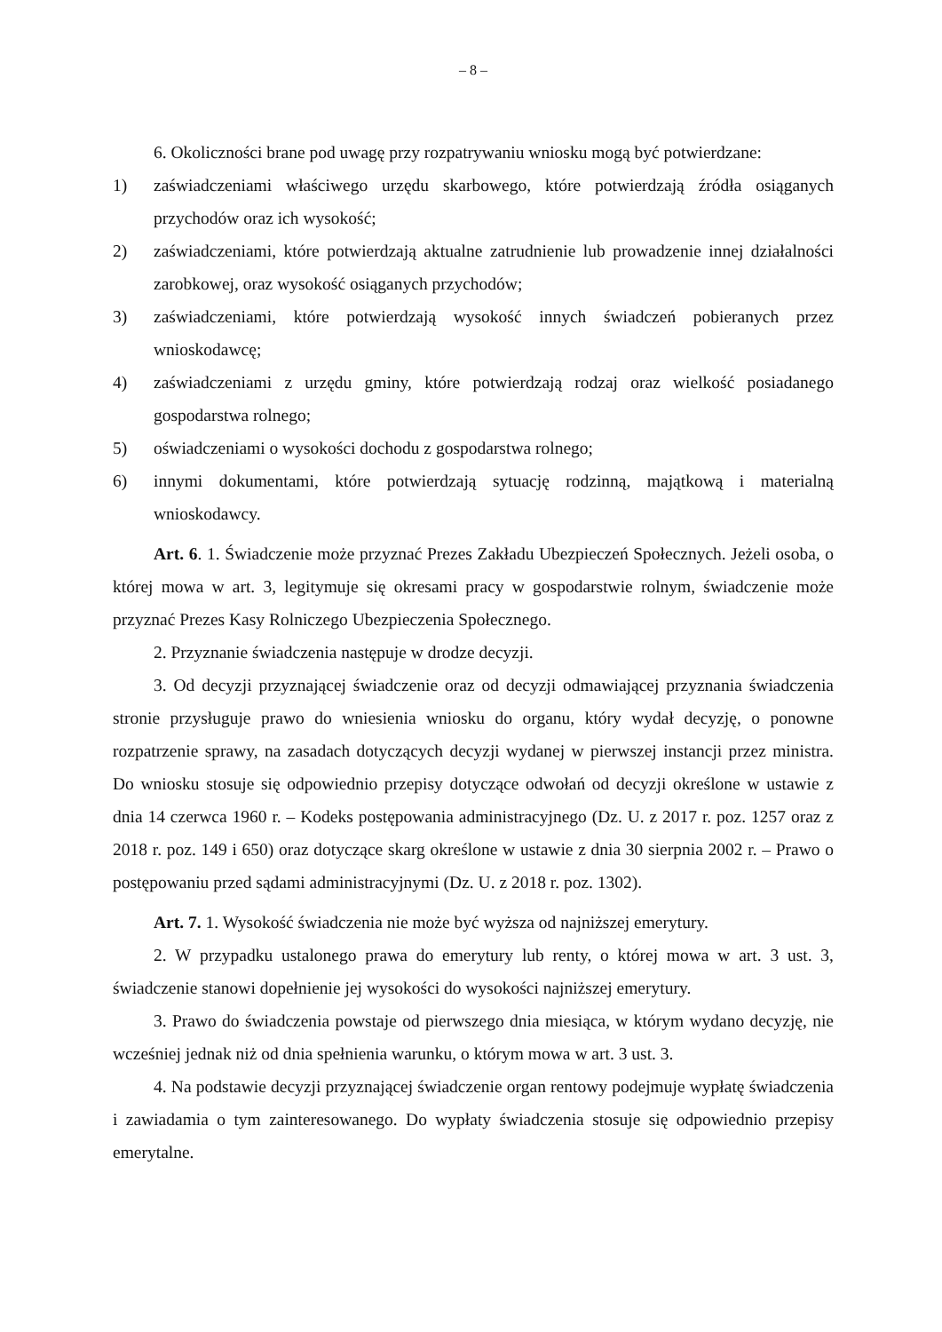– 8 –
6. Okoliczności brane pod uwagę przy rozpatrywaniu wniosku mogą być potwierdzane:
1) zaświadczeniami właściwego urzędu skarbowego, które potwierdzają źródła osiąganych przychodów oraz ich wysokość;
2) zaświadczeniami, które potwierdzają aktualne zatrudnienie lub prowadzenie innej działalności zarobkowej, oraz wysokość osiąganych przychodów;
3) zaświadczeniami, które potwierdzają wysokość innych świadczeń pobieranych przez wnioskodawcę;
4) zaświadczeniami z urzędu gminy, które potwierdzają rodzaj oraz wielkość posiadanego gospodarstwa rolnego;
5) oświadczeniami o wysokości dochodu z gospodarstwa rolnego;
6) innymi dokumentami, które potwierdzają sytuację rodzinną, majątkową i materialną wnioskodawcy.
Art. 6. 1. Świadczenie może przyznać Prezes Zakładu Ubezpieczeń Społecznych. Jeżeli osoba, o której mowa w art. 3, legitymuje się okresami pracy w gospodarstwie rolnym, świadczenie może przyznać Prezes Kasy Rolniczego Ubezpieczenia Społecznego.
2. Przyznanie świadczenia następuje w drodze decyzji.
3. Od decyzji przyznającej świadczenie oraz od decyzji odmawiającej przyznania świadczenia stronie przysługuje prawo do wniesienia wniosku do organu, który wydał decyzję, o ponowne rozpatrzenie sprawy, na zasadach dotyczących decyzji wydanej w pierwszej instancji przez ministra. Do wniosku stosuje się odpowiednio przepisy dotyczące odwołań od decyzji określone w ustawie z dnia 14 czerwca 1960 r. – Kodeks postępowania administracyjnego (Dz. U. z 2017 r. poz. 1257 oraz z 2018 r. poz. 149 i 650) oraz dotyczące skarg określone w ustawie z dnia 30 sierpnia 2002 r. – Prawo o postępowaniu przed sądami administracyjnymi (Dz. U. z 2018 r. poz. 1302).
Art. 7. 1. Wysokość świadczenia nie może być wyższa od najniższej emerytury.
2. W przypadku ustalonego prawa do emerytury lub renty, o której mowa w art. 3 ust. 3, świadczenie stanowi dopełnienie jej wysokości do wysokości najniższej emerytury.
3. Prawo do świadczenia powstaje od pierwszego dnia miesiąca, w którym wydano decyzję, nie wcześniej jednak niż od dnia spełnienia warunku, o którym mowa w art. 3 ust. 3.
4. Na podstawie decyzji przyznającej świadczenie organ rentowy podejmuje wypłatę świadczenia i zawiadamia o tym zainteresowanego. Do wypłaty świadczenia stosuje się odpowiednio przepisy emerytalne.